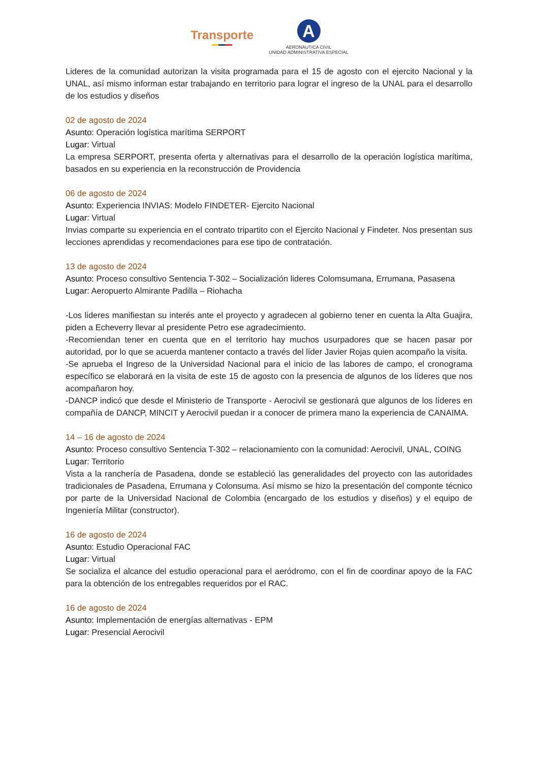Transporte
A
AERONÁUTICA CIVIL
UNIDAD ADMINISTRATIVA ESPECIAL
Lideres de la comunidad autorizan la visita programada para el 15 de agosto con el ejercito Nacional y la UNAL, así mismo informan estar trabajando en territorio para lograr el ingreso de la UNAL para el desarrollo de los estudios y diseños
02 de agosto de 2024
Asunto: Operación logística marítima SERPORT
Lugar: Virtual
La empresa SERPORT, presenta oferta y alternativas para el desarrollo de la operación logística marítima, basados en su experiencia en la reconstrucción de Providencia
06 de agosto de 2024
Asunto: Experiencia INVIAS: Modelo FINDETER- Ejercito Nacional
Lugar: Virtual
Invias comparte su experiencia en el contrato tripartito con el Ejercito Nacional y Findeter. Nos presentan sus lecciones aprendidas y recomendaciones para ese tipo de contratación.
13 de agosto de 2024
Asunto: Proceso consultivo Sentencia T-302 – Socialización lideres Colomsumana, Errumana, Pasasena
Lugar: Aeropuerto Almirante Padilla – Riohacha
-Los lideres manifiestan su interés ante el proyecto y agradecen al gobierno tener en cuenta la Alta Guajira, piden a Echeverry llevar al presidente Petro ese agradecimiento.
-Recomiendan tener en cuenta que en el territorio hay muchos usurpadores que se hacen pasar por autoridad, por lo que se acuerda mantener contacto a través del líder Javier Rojas quien acompaño la visita.
-Se aprueba el Ingreso de la Universidad Nacional para el inicio de las labores de campo, el cronograma específico se elaborará en la visita de este 15 de agosto con la presencia de algunos de los líderes que nos acompañaron hoy.
-DANCP indicó que desde el Ministerio de Transporte - Aerocivil se gestionará que algunos de los líderes en compañía de DANCP, MINCIT y Aerocivil puedan ir a conocer de primera mano la experiencia de CANAIMA.
14 – 16 de agosto de 2024
Asunto: Proceso consultivo Sentencia T-302 – relacionamiento con la comunidad: Aerocivil, UNAL, COING
Lugar: Territorio
Vista a la ranchería de Pasadena, donde se estableció las generalidades del proyecto con las autoridades tradicionales de Pasadena, Errumana y Colonsuma. Así mismo se hizo la presentación del componte técnico por parte de la Universidad Nacional de Colombia (encargado de los estudios y diseños) y el equipo de Ingeniería Militar (constructor).
16 de agosto de 2024
Asunto: Estudio Operacional FAC
Lugar: Virtual
Se socializa el alcance del estudio operacional para el aeródromo, con el fin de coordinar apoyo de la FAC para la obtención de los entregables requeridos por el RAC.
16 de agosto de 2024
Asunto: Implementación de energías alternativas - EPM
Lugar: Presencial Aerocivil